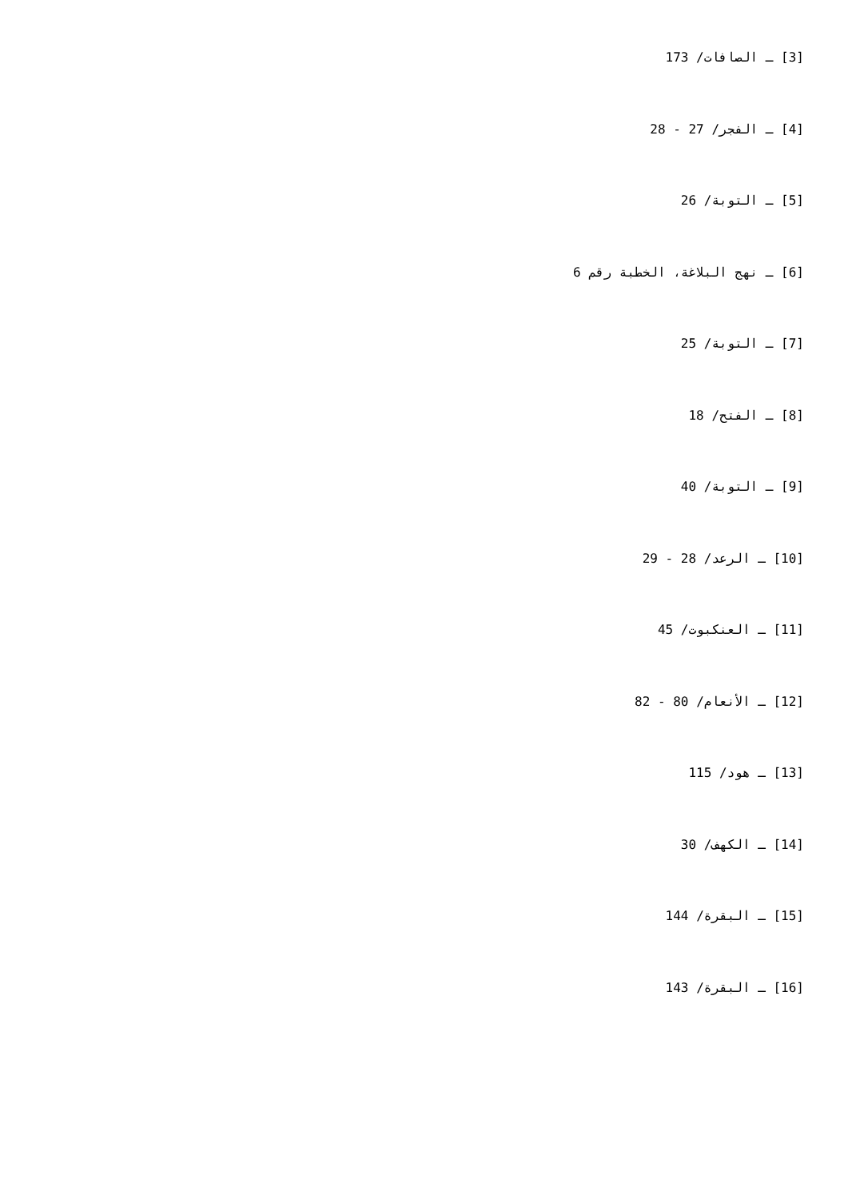[3] ـ الصافات/ 173
[4] ـ الفجر/ 27 - 28
[5] ـ التوبة/ 26
[6] ـ نهج البلاغة، الخطبة رقم 6
[7] ـ التوبة/ 25
[8] ـ الفتح/ 18
[9] ـ التوبة/ 40
[10] ـ الرعد/ 28 - 29
[11] ـ العنكبوت/ 45
[12] ـ الأنعام/ 80 - 82
[13] ـ هود/ 115
[14] ـ الكهف/ 30
[15] ـ البقرة/ 144
[16] ـ البقرة/ 143